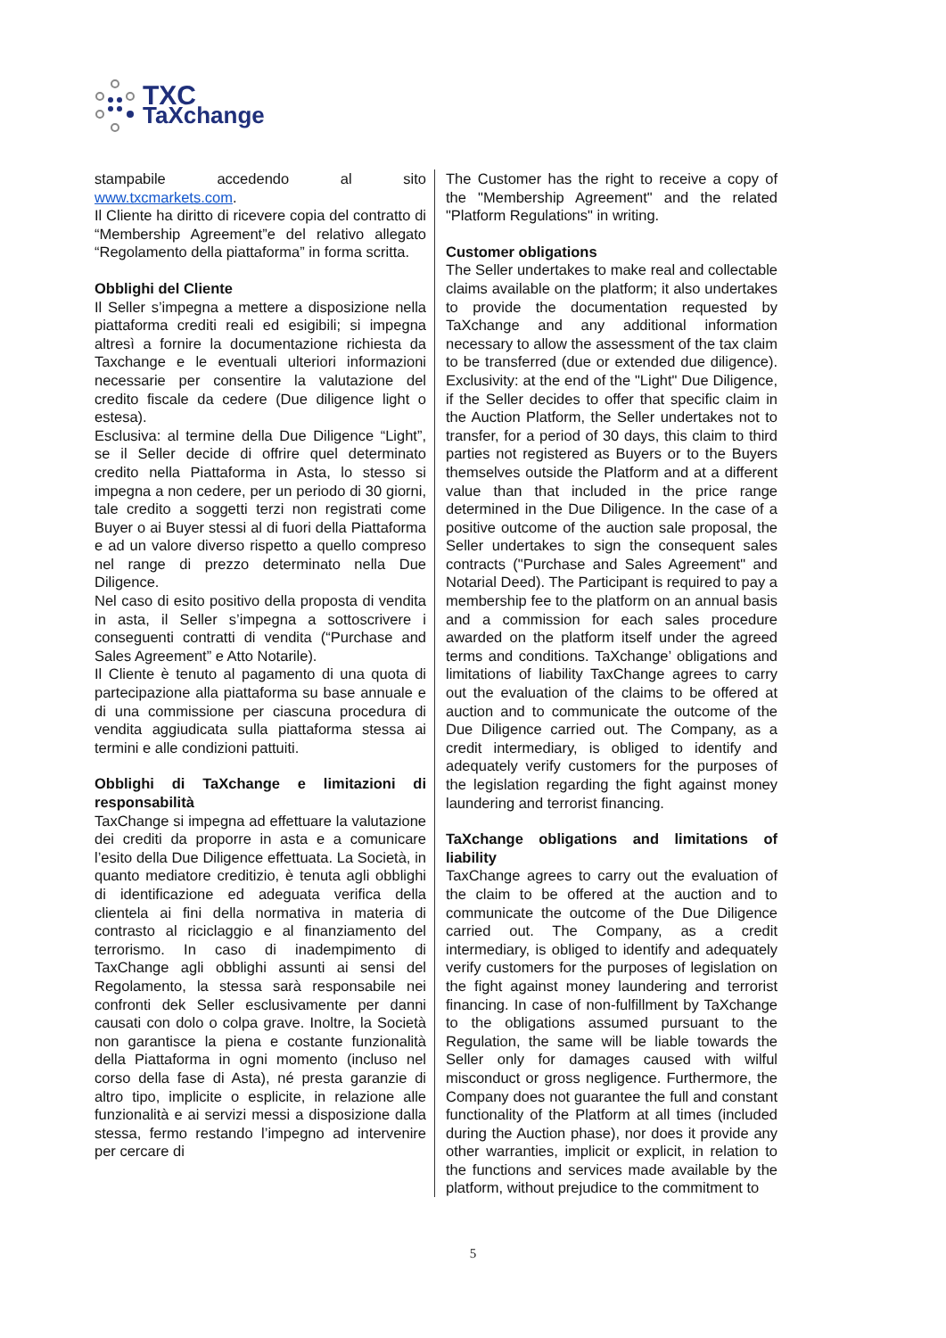TXC
TaXchange
stampabile accedendo al sito www.txcmarkets.com.
Il Cliente ha diritto di ricevere copia del contratto di “Membership Agreement”e del relativo allegato “Regolamento della piattaforma” in forma scritta.
Obblighi del Cliente
Il Seller s’impegna a mettere a disposizione nella piattaforma crediti reali ed esigibili; si impegna altresì a fornire la documentazione richiesta da Taxchange e le eventuali ulteriori informazioni necessarie per consentire la valutazione del credito fiscale da cedere (Due diligence light o estesa).
Esclusiva: al termine della Due Diligence “Light”, se il Seller decide di offrire quel determinato credito nella Piattaforma in Asta, lo stesso si impegna a non cedere, per un periodo di 30 giorni, tale credito a soggetti terzi non registrati come Buyer o ai Buyer stessi al di fuori della Piattaforma e ad un valore diverso rispetto a quello compreso nel range di prezzo determinato nella Due Diligence.
Nel caso di esito positivo della proposta di vendita in asta, il Seller s’impegna a sottoscrivere i conseguenti contratti di vendita (“Purchase and Sales Agreement” e Atto Notarile).
Il Cliente è tenuto al pagamento di una quota di partecipazione alla piattaforma su base annuale e di una commissione per ciascuna procedura di vendita aggiudicata sulla piattaforma stessa ai termini e alle condizioni pattuiti.
Obblighi di TaXchange e limitazioni di responsabilità
TaxChange si impegna ad effettuare la valutazione dei crediti da proporre in asta e a comunicare l’esito della Due Diligence effettuata. La Società, in quanto mediatore creditizio, è tenuta agli obblighi di identificazione ed adeguata verifica della clientela ai fini della normativa in materia di contrasto al riciclaggio e al finanziamento del terrorismo. In caso di inadempimento di TaxChange agli obblighi assunti ai sensi del Regolamento, la stessa sarà responsabile nei confronti dek Seller esclusivamente per danni causati con dolo o colpa grave. Inoltre, la Società non garantisce la piena e costante funzionalità della Piattaforma in ogni momento (incluso nel corso della fase di Asta), né presta garanzie di altro tipo, implicite o esplicite, in relazione alle funzionalità e ai servizi messi a disposizione dalla stessa, fermo restando l’impegno ad intervenire per cercare di
The Customer has the right to receive a copy of the "Membership Agreement" and the related "Platform Regulations" in writing.
Customer obligations
The Seller undertakes to make real and collectable claims available on the platform; it also undertakes to provide the documentation requested by TaXchange and any additional information necessary to allow the assessment of the tax claim to be transferred (due or extended due diligence). Exclusivity: at the end of the "Light" Due Diligence, if the Seller decides to offer that specific claim in the Auction Platform, the Seller undertakes not to transfer, for a period of 30 days, this claim to third parties not registered as Buyers or to the Buyers themselves outside the Platform and at a different value than that included in the price range determined in the Due Diligence. In the case of a positive outcome of the auction sale proposal, the Seller undertakes to sign the consequent sales contracts ("Purchase and Sales Agreement" and Notarial Deed). The Participant is required to pay a membership fee to the platform on an annual basis and a commission for each sales procedure awarded on the platform itself under the agreed terms and conditions. TaXchange’ obligations and limitations of liability TaxChange agrees to carry out the evaluation of the claims to be offered at auction and to communicate the outcome of the Due Diligence carried out. The Company, as a credit intermediary, is obliged to identify and adequately verify customers for the purposes of the legislation regarding the fight against money laundering and terrorist financing.
TaXchange obligations and limitations of liability
TaxChange agrees to carry out the evaluation of the claim to be offered at the auction and to communicate the outcome of the Due Diligence carried out. The Company, as a credit intermediary, is obliged to identify and adequately verify customers for the purposes of legislation on the fight against money laundering and terrorist financing. In case of non-fulfillment by TaXchange to the obligations assumed pursuant to the Regulation, the same will be liable towards the Seller only for damages caused with wilful misconduct or gross negligence. Furthermore, the Company does not guarantee the full and constant functionality of the Platform at all times (included during the Auction phase), nor does it provide any other warranties, implicit or explicit, in relation to the functions and services made available by the platform, without prejudice to the commitment to
5